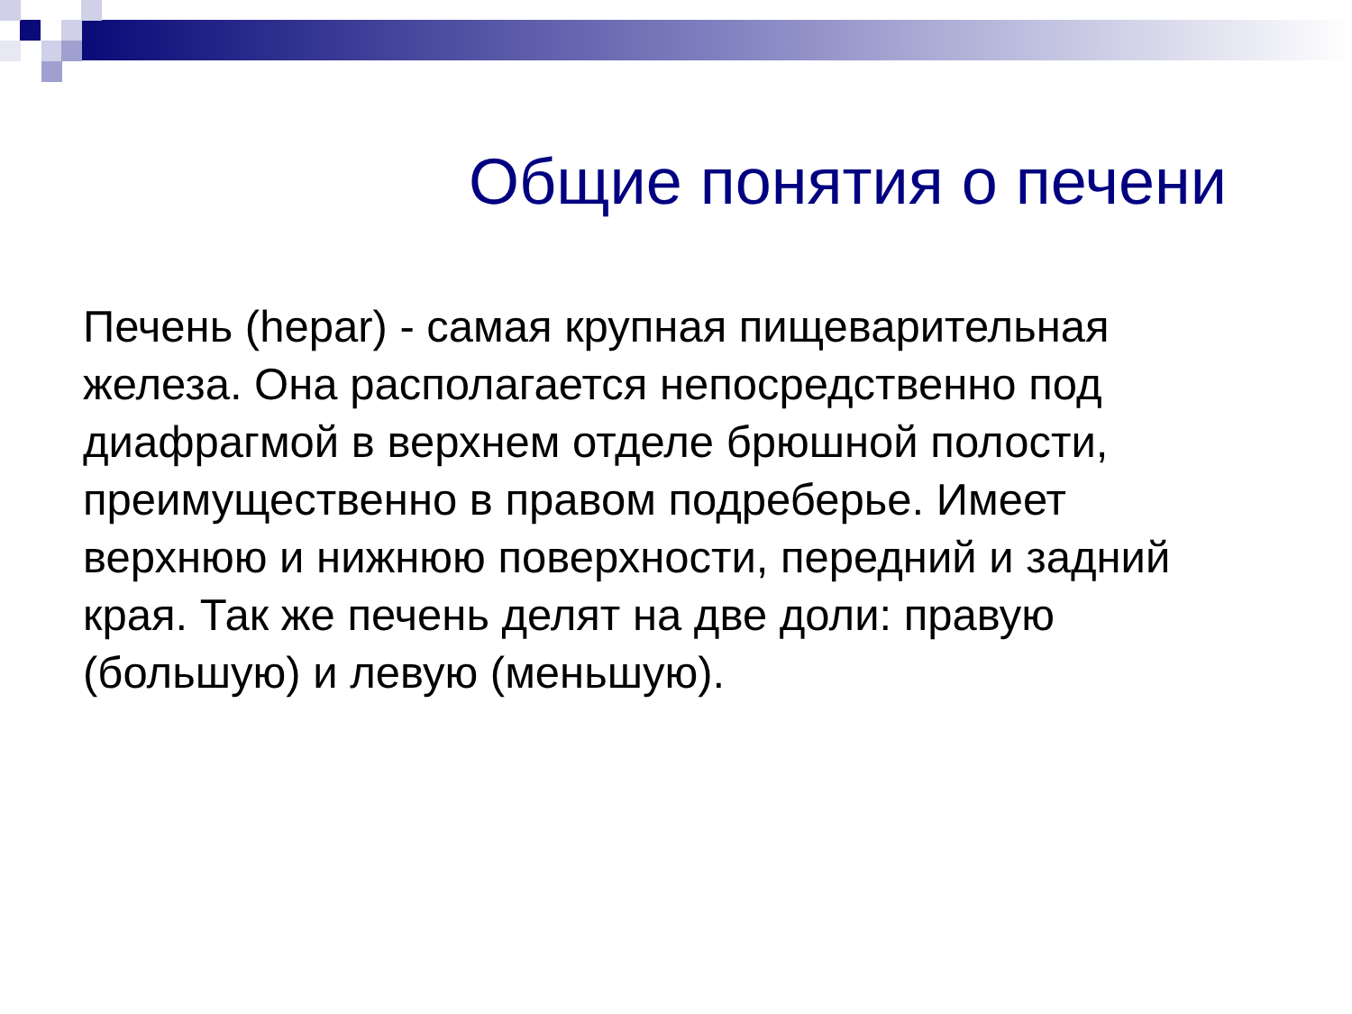Общие понятия о печени
Печень (hepar) - самая крупная пищеварительная железа. Она располагается непосредственно под диафрагмой в верхнем отделе брюшной полости, преимущественно в правом подреберье. Имеет верхнюю и нижнюю поверхности, передний и задний края. Так же печень делят на две доли: правую (большую) и левую (меньшую).